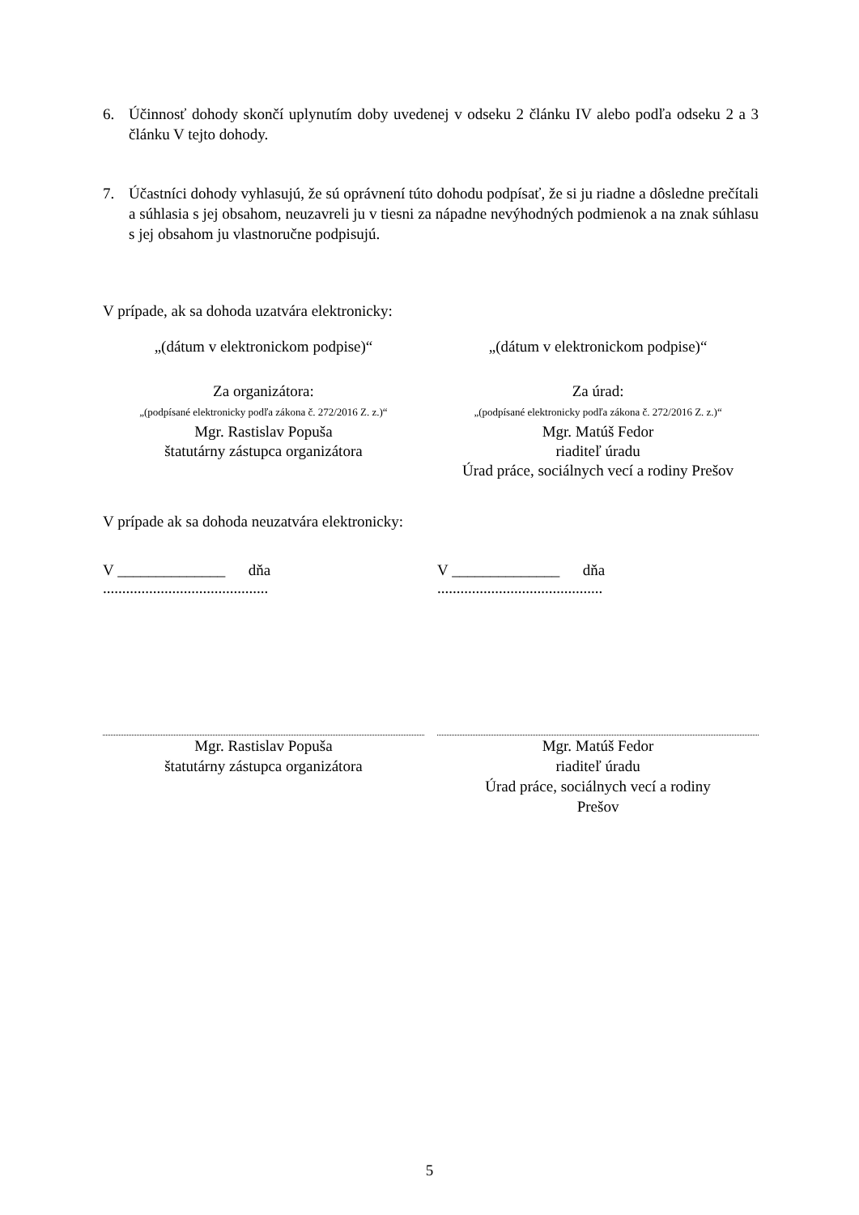6. Účinnosť dohody skončí uplynutím doby uvedenej v odseku 2 článku IV alebo podľa odseku 2 a 3 článku V tejto dohody.
7. Účastníci dohody vyhlasujú, že sú oprávnení túto dohodu podpísať, že si ju riadne a dôsledne prečítali a súhlasia s jej obsahom, neuzavreli ju v tiesni za nápadne nevýhodných podmienok a na znak súhlasu s jej obsahom ju vlastnoručne podpisujú.
V prípade, ak sa dohoda uzatvára elektronicky:
„(dátum v elektronickom podpise)“
„(dátum v elektronickom podpise)“
Za organizátora:
„(podpísané elektronicky podľa zákona č. 272/2016 Z. z.)“
Mgr. Rastislav Popuša
štatutárny zástupca organizátora
Za úrad:
„(podpísané elektronicky podľa zákona č. 272/2016 Z. z.)“
Mgr. Matúš Fedor
riaditeľ úradu
Úrad práce, sociálnych vecí a rodiny Prešov
V prípade ak sa dohoda neuzatvára elektronicky:
V ______________ dňa ...........................................
V ______________ dňa ...........................................
Mgr. Rastislav Popuša
štatutárny zástupca organizátora
Mgr. Matúš Fedor
riaditeľ úradu
Úrad práce, sociálnych vecí a rodiny
Prešov
5